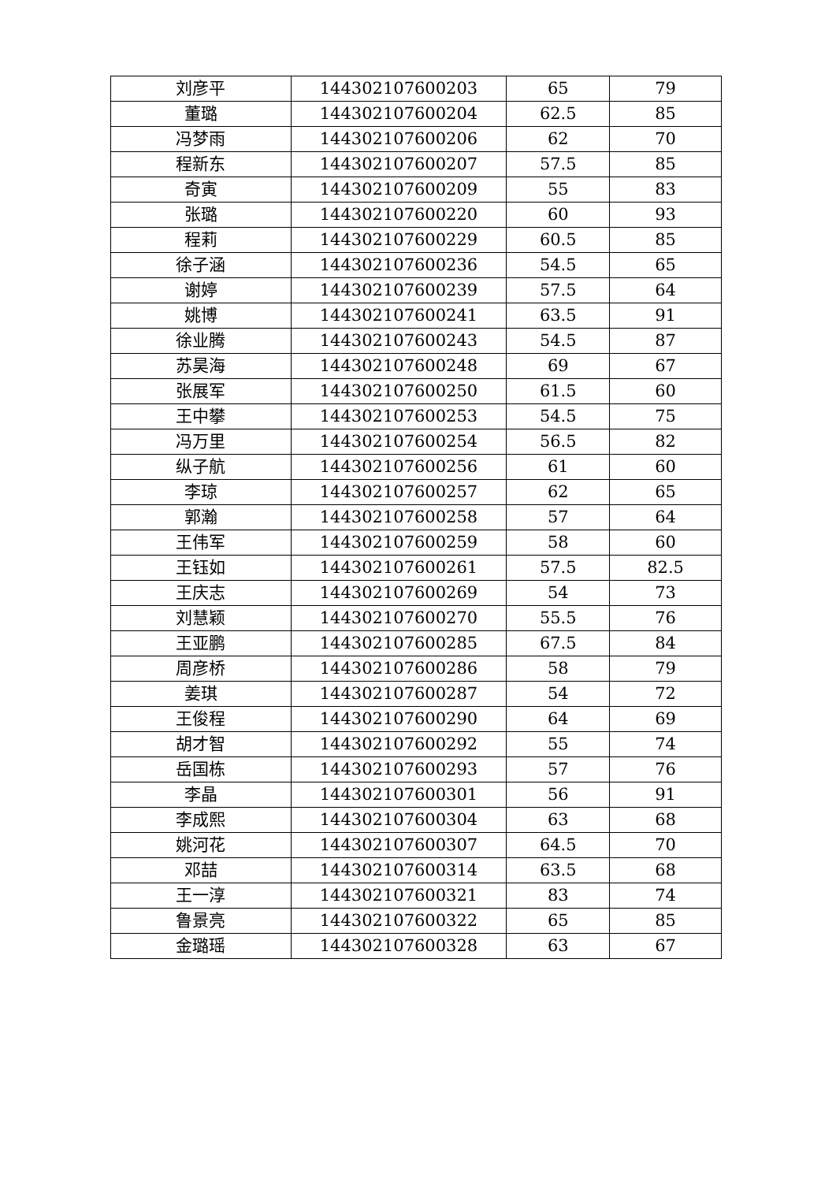| 刘彦平 | 144302107600203 | 65 | 79 |
| 董璐 | 144302107600204 | 62.5 | 85 |
| 冯梦雨 | 144302107600206 | 62 | 70 |
| 程新东 | 144302107600207 | 57.5 | 85 |
| 奇寅 | 144302107600209 | 55 | 83 |
| 张璐 | 144302107600220 | 60 | 93 |
| 程莉 | 144302107600229 | 60.5 | 85 |
| 徐子涵 | 144302107600236 | 54.5 | 65 |
| 谢婷 | 144302107600239 | 57.5 | 64 |
| 姚博 | 144302107600241 | 63.5 | 91 |
| 徐业腾 | 144302107600243 | 54.5 | 87 |
| 苏昊海 | 144302107600248 | 69 | 67 |
| 张展军 | 144302107600250 | 61.5 | 60 |
| 王中攀 | 144302107600253 | 54.5 | 75 |
| 冯万里 | 144302107600254 | 56.5 | 82 |
| 纵子航 | 144302107600256 | 61 | 60 |
| 李琼 | 144302107600257 | 62 | 65 |
| 郭瀚 | 144302107600258 | 57 | 64 |
| 王伟军 | 144302107600259 | 58 | 60 |
| 王钰如 | 144302107600261 | 57.5 | 82.5 |
| 王庆志 | 144302107600269 | 54 | 73 |
| 刘慧颖 | 144302107600270 | 55.5 | 76 |
| 王亚鹏 | 144302107600285 | 67.5 | 84 |
| 周彦桥 | 144302107600286 | 58 | 79 |
| 姜琪 | 144302107600287 | 54 | 72 |
| 王俊程 | 144302107600290 | 64 | 69 |
| 胡才智 | 144302107600292 | 55 | 74 |
| 岳国栋 | 144302107600293 | 57 | 76 |
| 李晶 | 144302107600301 | 56 | 91 |
| 李成熙 | 144302107600304 | 63 | 68 |
| 姚河花 | 144302107600307 | 64.5 | 70 |
| 邓喆 | 144302107600314 | 63.5 | 68 |
| 王一淳 | 144302107600321 | 83 | 74 |
| 鲁景亮 | 144302107600322 | 65 | 85 |
| 金璐瑶 | 144302107600328 | 63 | 67 |